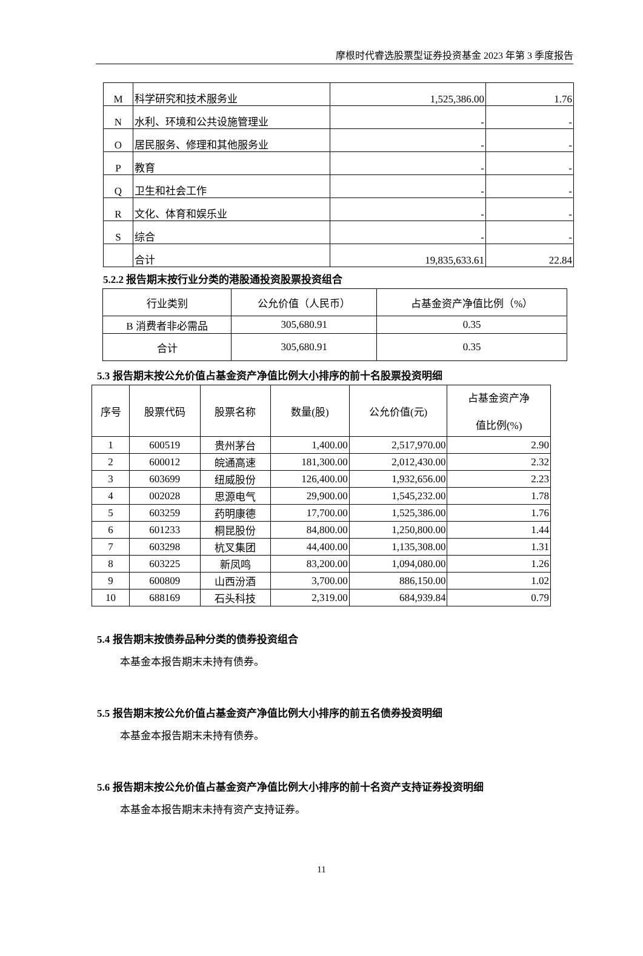摩根时代睿选股票型证券投资基金 2023 年第 3 季度报告
| M | 科学研究和技术服务业 | 1,525,386.00 | 1.76 |
| N | 水利、环境和公共设施管理业 | - | - |
| O | 居民服务、修理和其他服务业 | - | - |
| P | 教育 | - | - |
| Q | 卫生和社会工作 | - | - |
| R | 文化、体育和娱乐业 | - | - |
| S | 综合 | - | - |
| | 合计 | 19,835,633.61 | 22.84 |
5.2.2 报告期末按行业分类的港股通投资股票投资组合
| 行业类别 | 公允价值（人民币） | 占基金资产净值比例（%） |
| B 消费者非必需品 | 305,680.91 | 0.35 |
| 合计 | 305,680.91 | 0.35 |
5.3 报告期末按公允价值占基金资产净值比例大小排序的前十名股票投资明细
| 序号 | 股票代码 | 股票名称 | 数量(股) | 公允价值(元) | 占基金资产净 值比例(%) |
| 1 | 600519 | 贵州茅台 | 1,400.00 | 2,517,970.00 | 2.90 |
| 2 | 600012 | 皖通高速 | 181,300.00 | 2,012,430.00 | 2.32 |
| 3 | 603699 | 纽威股份 | 126,400.00 | 1,932,656.00 | 2.23 |
| 4 | 002028 | 思源电气 | 29,900.00 | 1,545,232.00 | 1.78 |
| 5 | 603259 | 药明康德 | 17,700.00 | 1,525,386.00 | 1.76 |
| 6 | 601233 | 桐昆股份 | 84,800.00 | 1,250,800.00 | 1.44 |
| 7 | 603298 | 杭叉集团 | 44,400.00 | 1,135,308.00 | 1.31 |
| 8 | 603225 | 新凤鸣 | 83,200.00 | 1,094,080.00 | 1.26 |
| 9 | 600809 | 山西汾酒 | 3,700.00 | 886,150.00 | 1.02 |
| 10 | 688169 | 石头科技 | 2,319.00 | 684,939.84 | 0.79 |
5.4 报告期末按债券品种分类的债券投资组合
本基金本报告期末未持有债券。
5.5 报告期末按公允价值占基金资产净值比例大小排序的前五名债券投资明细
本基金本报告期末未持有债券。
5.6 报告期末按公允价值占基金资产净值比例大小排序的前十名资产支持证券投资明细
本基金本报告期末未持有资产支持证券。
11